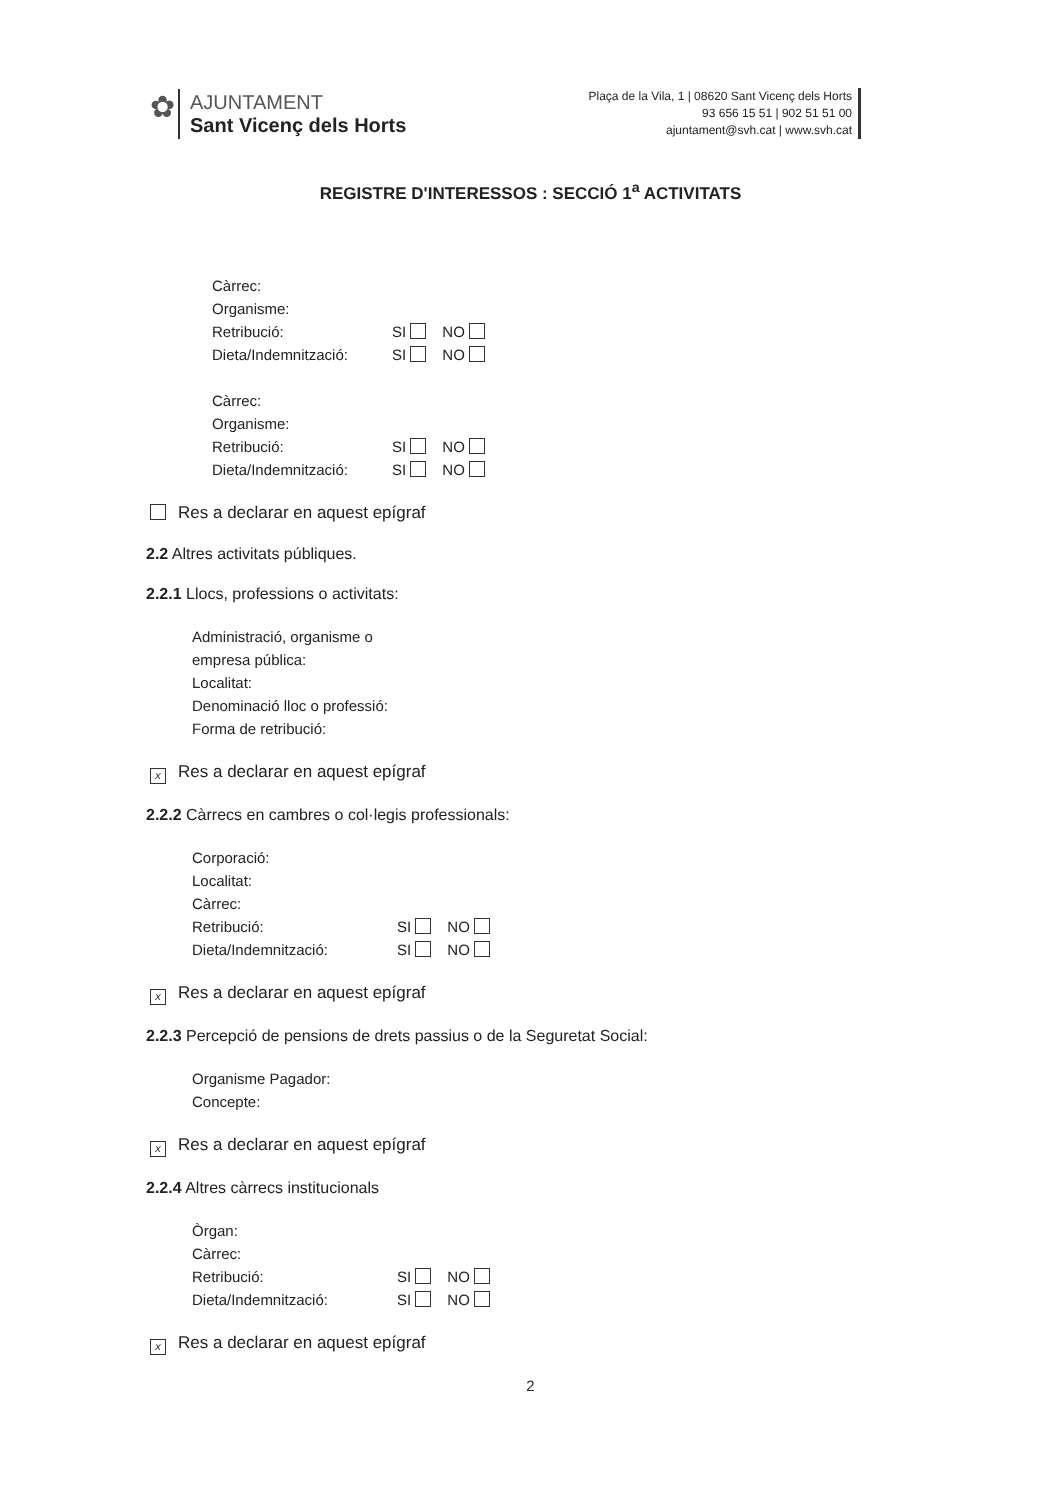✿
AJUNTAMENT
Sant Vicenç dels Horts
Plaça de la Vila, 1 | 08620 Sant Vicenç dels Horts
93 656 15 51 | 902 51 51 00
ajuntament@svh.cat | www.svh.cat
REGISTRE D'INTERESSOS : SECCIÓ 1<sup>a</sup> ACTIVITATS
Càrrec:
Organisme:
Retribució: SI NO
Dieta/Indemnització: SI NO
Càrrec:
Organisme:
Retribució: SI NO
Dieta/Indemnització: SI NO
Res a declarar en aquest epígraf
2.2 Altres activitats públiques.
2.2.1 Llocs, professions o activitats:
Administració, organisme o
empresa pública:
Localitat:
Denominació lloc o professió:
Forma de retribució:
x Res a declarar en aquest epígraf
2.2.2 Càrrecs en cambres o col·legis professionals:
Corporació:
Localitat:
Càrrec:
Retribució: SI NO
Dieta/Indemnització: SI NO
x Res a declarar en aquest epígraf
2.2.3 Percepció de pensions de drets passius o de la Seguretat Social:
Organisme Pagador:
Concepte:
x Res a declarar en aquest epígraf
2.2.4 Altres càrrecs institucionals
Òrgan:
Càrrec:
Retribució: SI NO
Dieta/Indemnització: SI NO
x Res a declarar en aquest epígraf
2